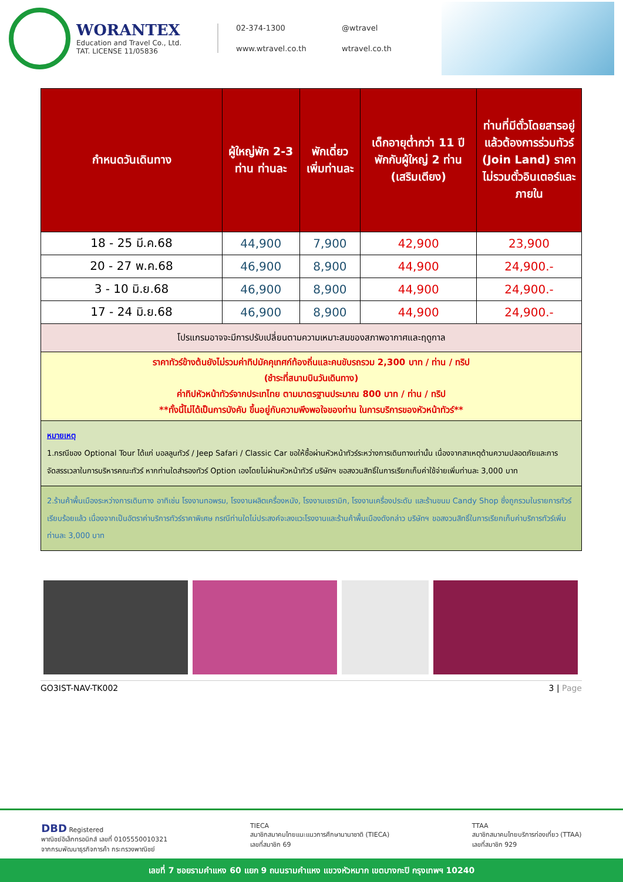WORANTEX
Education and Travel Co., Ltd.
TAT. LICENSE 11/05836
02-374-1300 @wtravel www.wtravel.co.th wtravel.co.th
| กำหนดวันเดินทาง | ผู้ใหญ่พัก 2-3 ท่าน ท่านละ | พักเดี่ยว เพิ่มท่านละ | เด็กอายุต่ำกว่า 11 ปี พักกับผู้ใหญ่ 2 ท่าน (เสริมเตียง) | ท่านที่มีตั๋วโดยสารอยู่แล้วต้องการร่วมทัวร์ (Join Land) ราคาไม่รวมตั๋วอินเตอร์และภายใน |
| --- | --- | --- | --- | --- |
| 18 - 25 มี.ค.68 | 44,900 | 7,900 | 42,900 | 23,900 |
| 20 - 27 พ.ค.68 | 46,900 | 8,900 | 44,900 | 24,900.- |
| 3 - 10 มิ.ย.68 | 46,900 | 8,900 | 44,900 | 24,900.- |
| 17 - 24 มิ.ย.68 | 46,900 | 8,900 | 44,900 | 24,900.- |
| โปรแกรมอาจจะมีการปรับเปลี่ยนตามความเหมาะสมของสภาพอากาศและฤดูกาล | | | | |
| ราคาทัวร์ข้างต้นยังไม่รวมค่าทิปมัคคุเทศก์ท้องถิ่นและคนขับรถรวม 2,300 บาท / ท่าน / ทริป (ชำระที่สนามบินวันเดินทาง) ค่าทิปหัวหน้าทัวร์จากประเทไทย ตามมาตรฐานประมาณ 800 บาท / ท่าน / ทริป **ทั้งนี้ไม่ได้เป็นการบังคับ ขึ้นอยู่กับความพึงพอใจของท่าน ในการบริการของหัวหน้าทัวร์** | | | | |
| หมายเหตุ 1.กรณีของ Optional Tour ได้แก่ บอลลูนทัวร์ / Jeep Safari / Classic Car ขอให้ซื้อผ่านหัวหน้าทัวร์ระหว่างการเดินทางเท่านั้น เนื่องจากสาเหตุด้านความปลอดภัยและการจัดสรรเวลาในการบริหารคณะทัวร์ หากท่านใดสำรองทัวร์ Option เองโดยไม่ผ่านหัวหน้าทัวร์ บริษัทฯ ขอสงวนสิทธิ์ในการเรียกเก็บค่าใช้จ่ายเพิ่มท่านละ 3,000 บาท | | | | |
| 2.ร้านค้าพื้นเมืองระหว่างการเดินทาง อาทิเช่น โรงงานทอพรม, โรงงานผลิตเครื่องหนัง, โรงงานเซรามิก, โรงงานเครื่องประดับ และร้านขนม Candy Shop ซึ่งถูกรวมในรายการทัวร์เรียบร้อยแล้ว เนื่องจากเป็นอัตราค่าบริการทัวร์ราคาพิเศษ กรณีท่านใดไม่ประสงค์จะลงแวะโรงงานและร้านค้าพื้นเมืองดังกล่าว บริษัทฯ ขอสงวนสิทธิ์ในการเรียกเก็บค่าบริการทัวร์เพิ่มท่านละ 3,000 บาท | | | | |
GO3IST-NAV-TK002 3 | Page
DBD Registered
พาณิชย์อิเล็กทรอนิกส์ เลขที่ 0105550010321
จากกรมพัฒนาธุรกิจการค้า กระทรวงพาณิชย์ TIECA
สมาชิกสมาคมไทยแนะแนวการศึกษานานาชาติ (TIECA)
เลขที่สมาชิก 69 TTAA
สมาชิกสมาคมไทยบริการท่องเที่ยว (TTAA)
เลขที่สมาชิก 929
เลขที่ 7 ซอยรามคำแหง 60 แยก 9 ถนนรามคำแหง แขวงหัวหมาก เขตบางกะปิ กรุงเทพฯ 10240